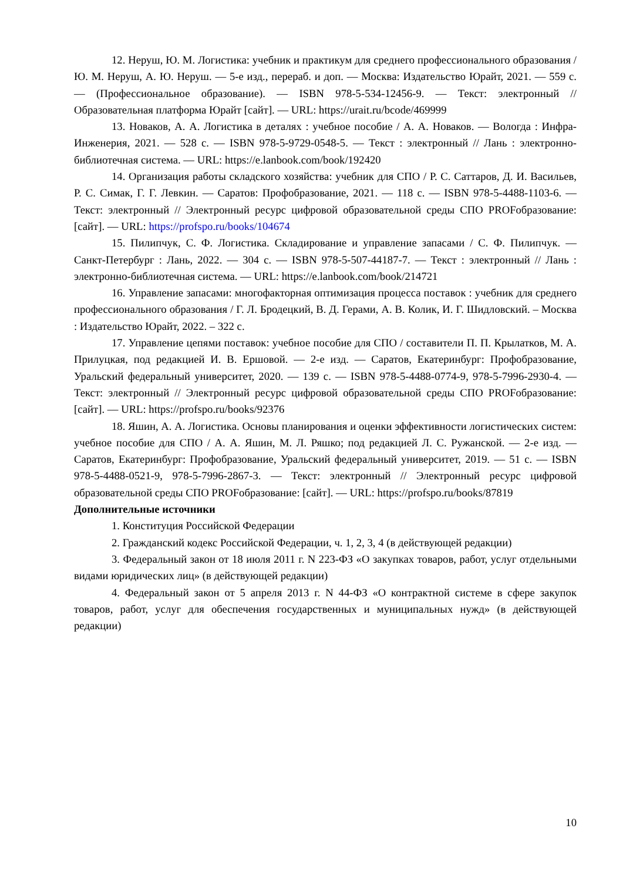12. Неруш, Ю. М. Логистика: учебник и практикум для среднего профессионального образования / Ю. М. Неруш, А. Ю. Неруш. — 5-е изд., перераб. и доп. — Москва: Издательство Юрайт, 2021. — 559 с. — (Профессиональное образование). — ISBN 978-5-534-12456-9. — Текст: электронный // Образовательная платформа Юрайт [сайт]. — URL: https://urait.ru/bcode/469999
13. Новаков, А. А. Логистика в деталях : учебное пособие / А. А. Новаков. — Вологда : Инфра-Инженерия, 2021. — 528 с. — ISBN 978-5-9729-0548-5. — Текст : электронный // Лань : электронно-библиотечная система. — URL: https://e.lanbook.com/book/192420
14. Организация работы складского хозяйства: учебник для СПО / Р. С. Саттаров, Д. И. Васильев, Р. С. Симак, Г. Г. Левкин. — Саратов: Профобразование, 2021. — 118 с. — ISBN 978-5-4488-1103-6. — Текст: электронный // Электронный ресурс цифровой образовательной среды СПО PROFобразование: [сайт]. — URL: https://profspo.ru/books/104674
15. Пилипчук, С. Ф. Логистика. Складирование и управление запасами / С. Ф. Пилипчук. — Санкт-Петербург : Лань, 2022. — 304 с. — ISBN 978-5-507-44187-7. — Текст : электронный // Лань : электронно-библиотечная система. — URL: https://e.lanbook.com/book/214721
16. Управление запасами: многофакторная оптимизация процесса поставок : учебник для среднего профессионального образования / Г. Л. Бродецкий, В. Д. Герами, А. В. Колик, И. Г. Шидловский. – Москва : Издательство Юрайт, 2022. – 322 с.
17. Управление цепями поставок: учебное пособие для СПО / составители П. П. Крылатков, М. А. Прилуцкая, под редакцией И. В. Ершовой. — 2-е изд. — Саратов, Екатеринбург: Профобразование, Уральский федеральный университет, 2020. — 139 с. — ISBN 978-5-4488-0774-9, 978-5-7996-2930-4. — Текст: электронный // Электронный ресурс цифровой образовательной среды СПО PROFобразование: [сайт]. — URL: https://profspo.ru/books/92376
18. Яшин, А. А. Логистика. Основы планирования и оценки эффективности логистических систем: учебное пособие для СПО / А. А. Яшин, М. Л. Ряшко; под редакцией Л. С. Ружанской. — 2-е изд. — Саратов, Екатеринбург: Профобразование, Уральский федеральный университет, 2019. — 51 с. — ISBN 978-5-4488-0521-9, 978-5-7996-2867-3. — Текст: электронный // Электронный ресурс цифровой образовательной среды СПО PROFобразование: [сайт]. — URL: https://profspo.ru/books/87819
Дополнительные источники
1. Конституция Российской Федерации
2. Гражданский кодекс Российской Федерации, ч. 1, 2, 3, 4 (в действующей редакции)
3. Федеральный закон от 18 июля 2011 г. N 223-ФЗ «О закупках товаров, работ, услуг отдельными видами юридических лиц» (в действующей редакции)
4. Федеральный закон от 5 апреля 2013 г. N 44-ФЗ «О контрактной системе в сфере закупок товаров, работ, услуг для обеспечения государственных и муниципальных нужд» (в действующей редакции)
10